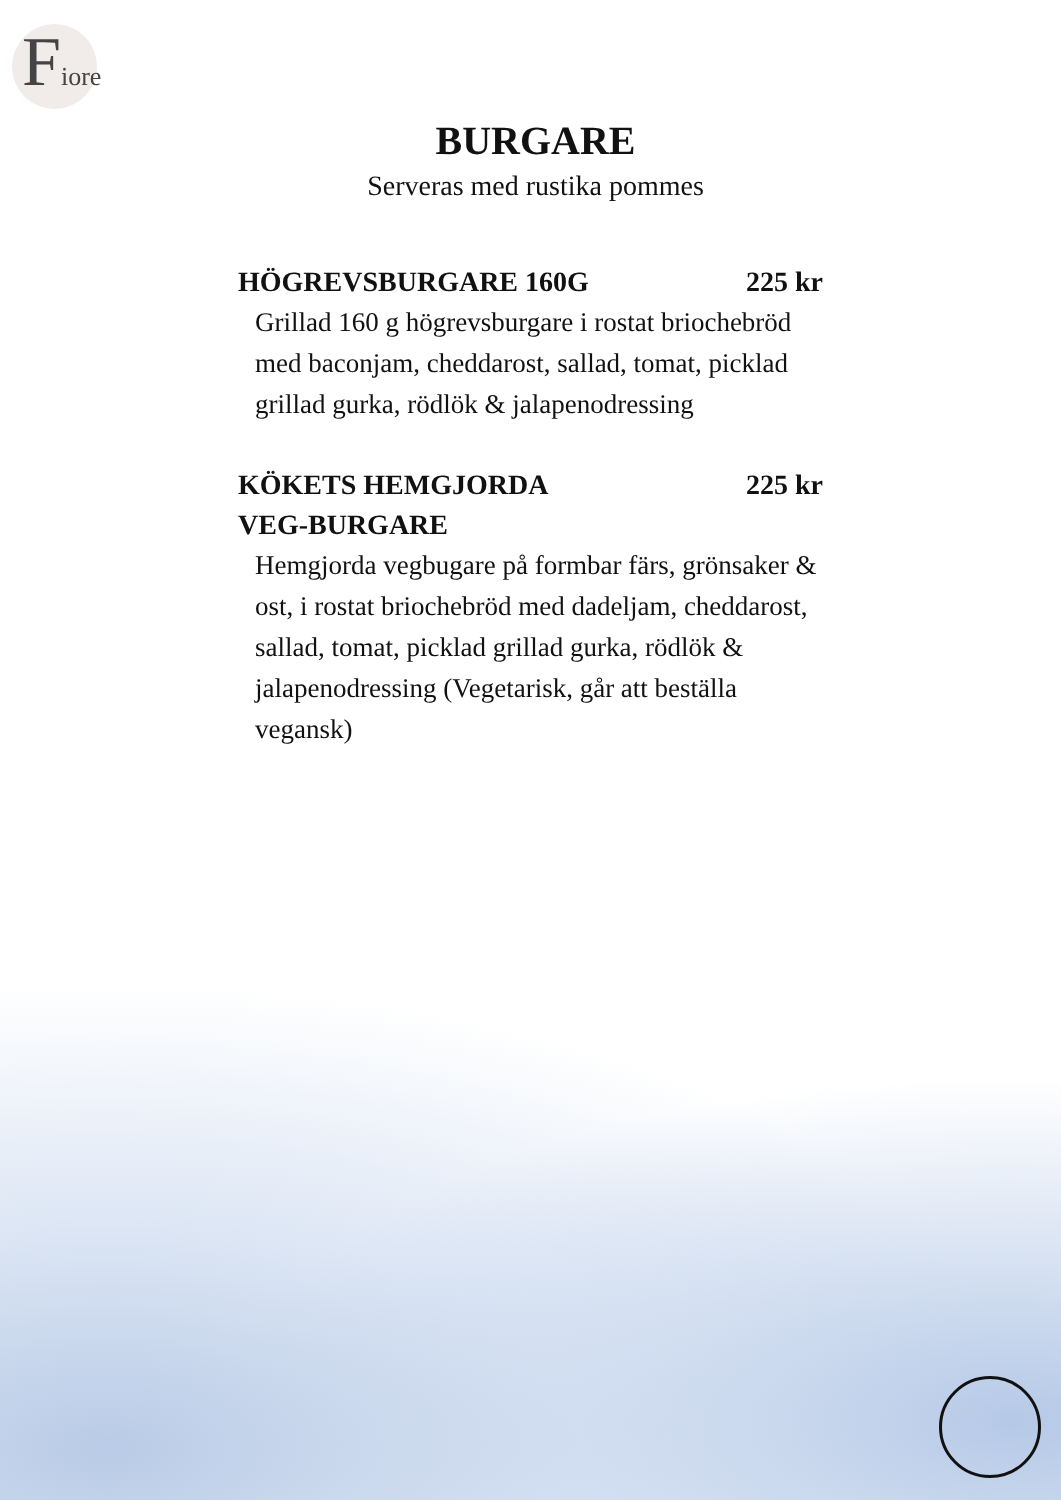Fiore
BURGARE
Serveras med rustika pommes
HÖGREVSBURGARE 160G 225 kr
Grillad 160 g högrevsburgare i rostat briochebröd med baconjam, cheddarost, sallad, tomat, picklad grillad gurka, rödlök & jalapenodressing
KÖKETS HEMGJORDA
VEG-BURGARE 225 kr
Hemgjorda vegbugare på formbar färs, grönsaker & ost, i rostat briochebröd med dadeljam, cheddarost, sallad, tomat, picklad grillad gurka, rödlök & jalapenodressing (Vegetarisk, går att beställa vegansk)